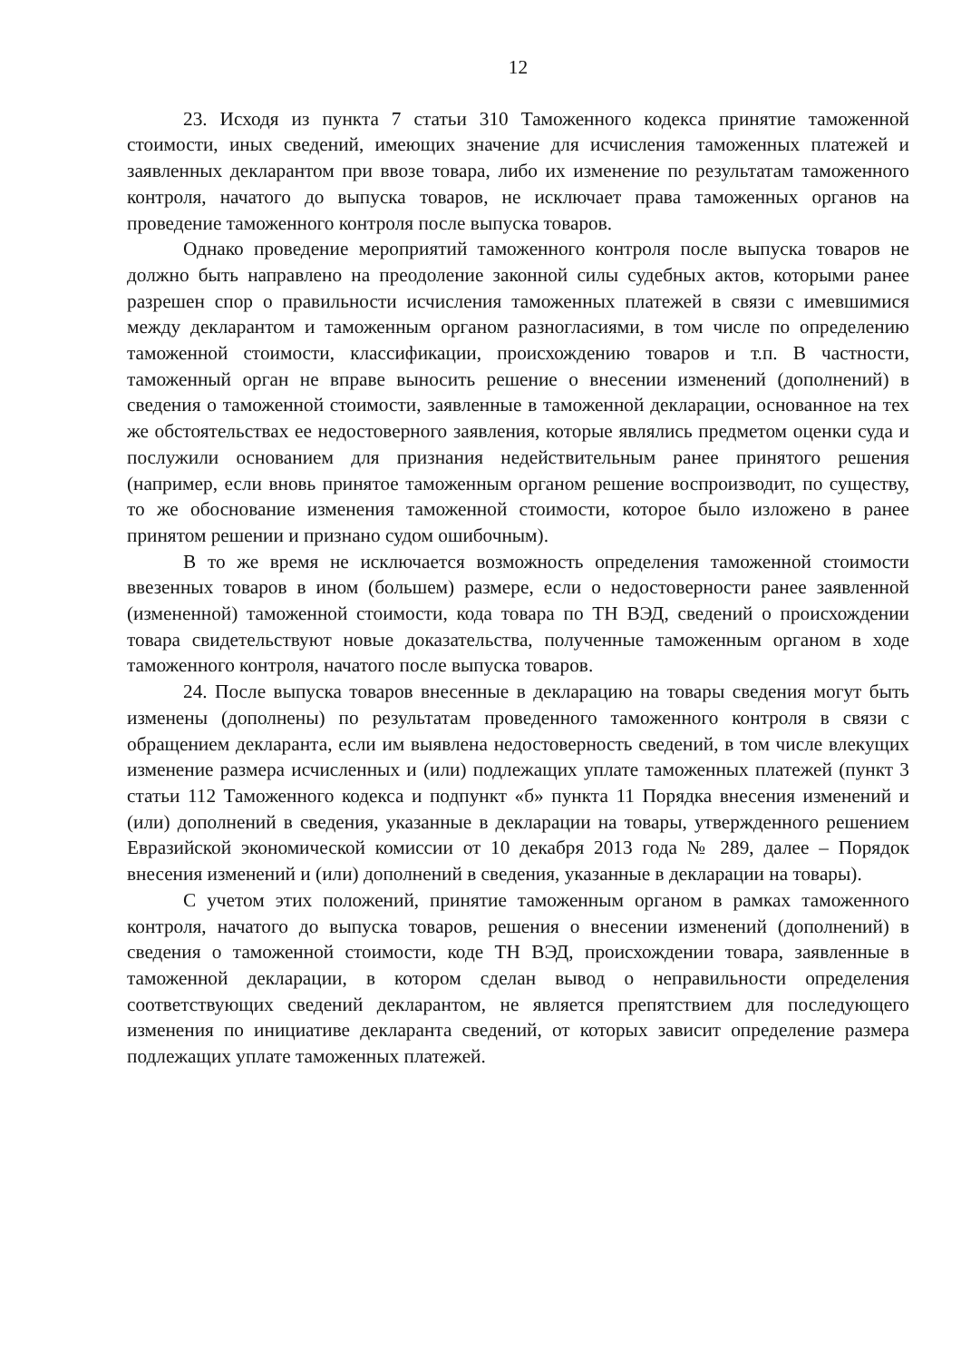12
23. Исходя из пункта 7 статьи 310 Таможенного кодекса принятие таможенной стоимости, иных сведений, имеющих значение для исчисления таможенных платежей и заявленных декларантом при ввозе товара, либо их изменение по результатам таможенного контроля, начатого до выпуска товаров, не исключает права таможенных органов на проведение таможенного контроля после выпуска товаров.
Однако проведение мероприятий таможенного контроля после выпуска товаров не должно быть направлено на преодоление законной силы судебных актов, которыми ранее разрешен спор о правильности исчисления таможенных платежей в связи с имевшимися между декларантом и таможенным органом разногласиями, в том числе по определению таможенной стоимости, классификации, происхождению товаров и т.п. В частности, таможенный орган не вправе выносить решение о внесении изменений (дополнений) в сведения о таможенной стоимости, заявленные в таможенной декларации, основанное на тех же обстоятельствах ее недостоверного заявления, которые являлись предметом оценки суда и послужили основанием для признания недействительным ранее принятого решения (например, если вновь принятое таможенным органом решение воспроизводит, по существу, то же обоснование изменения таможенной стоимости, которое было изложено в ранее принятом решении и признано судом ошибочным).
В то же время не исключается возможность определения таможенной стоимости ввезенных товаров в ином (большем) размере, если о недостоверности ранее заявленной (измененной) таможенной стоимости, кода товара по ТН ВЭД, сведений о происхождении товара свидетельствуют новые доказательства, полученные таможенным органом в ходе таможенного контроля, начатого после выпуска товаров.
24. После выпуска товаров внесенные в декларацию на товары сведения могут быть изменены (дополнены) по результатам проведенного таможенного контроля в связи с обращением декларанта, если им выявлена недостоверность сведений, в том числе влекущих изменение размера исчисленных и (или) подлежащих уплате таможенных платежей (пункт 3 статьи 112 Таможенного кодекса и подпункт «б» пункта 11 Порядка внесения изменений и (или) дополнений в сведения, указанные в декларации на товары, утвержденного решением Евразийской экономической комиссии от 10 декабря 2013 года № 289, далее – Порядок внесения изменений и (или) дополнений в сведения, указанные в декларации на товары).
С учетом этих положений, принятие таможенным органом в рамках таможенного контроля, начатого до выпуска товаров, решения о внесении изменений (дополнений) в сведения о таможенной стоимости, коде ТН ВЭД, происхождении товара, заявленные в таможенной декларации, в котором сделан вывод о неправильности определения соответствующих сведений декларантом, не является препятствием для последующего изменения по инициативе декларанта сведений, от которых зависит определение размера подлежащих уплате таможенных платежей.